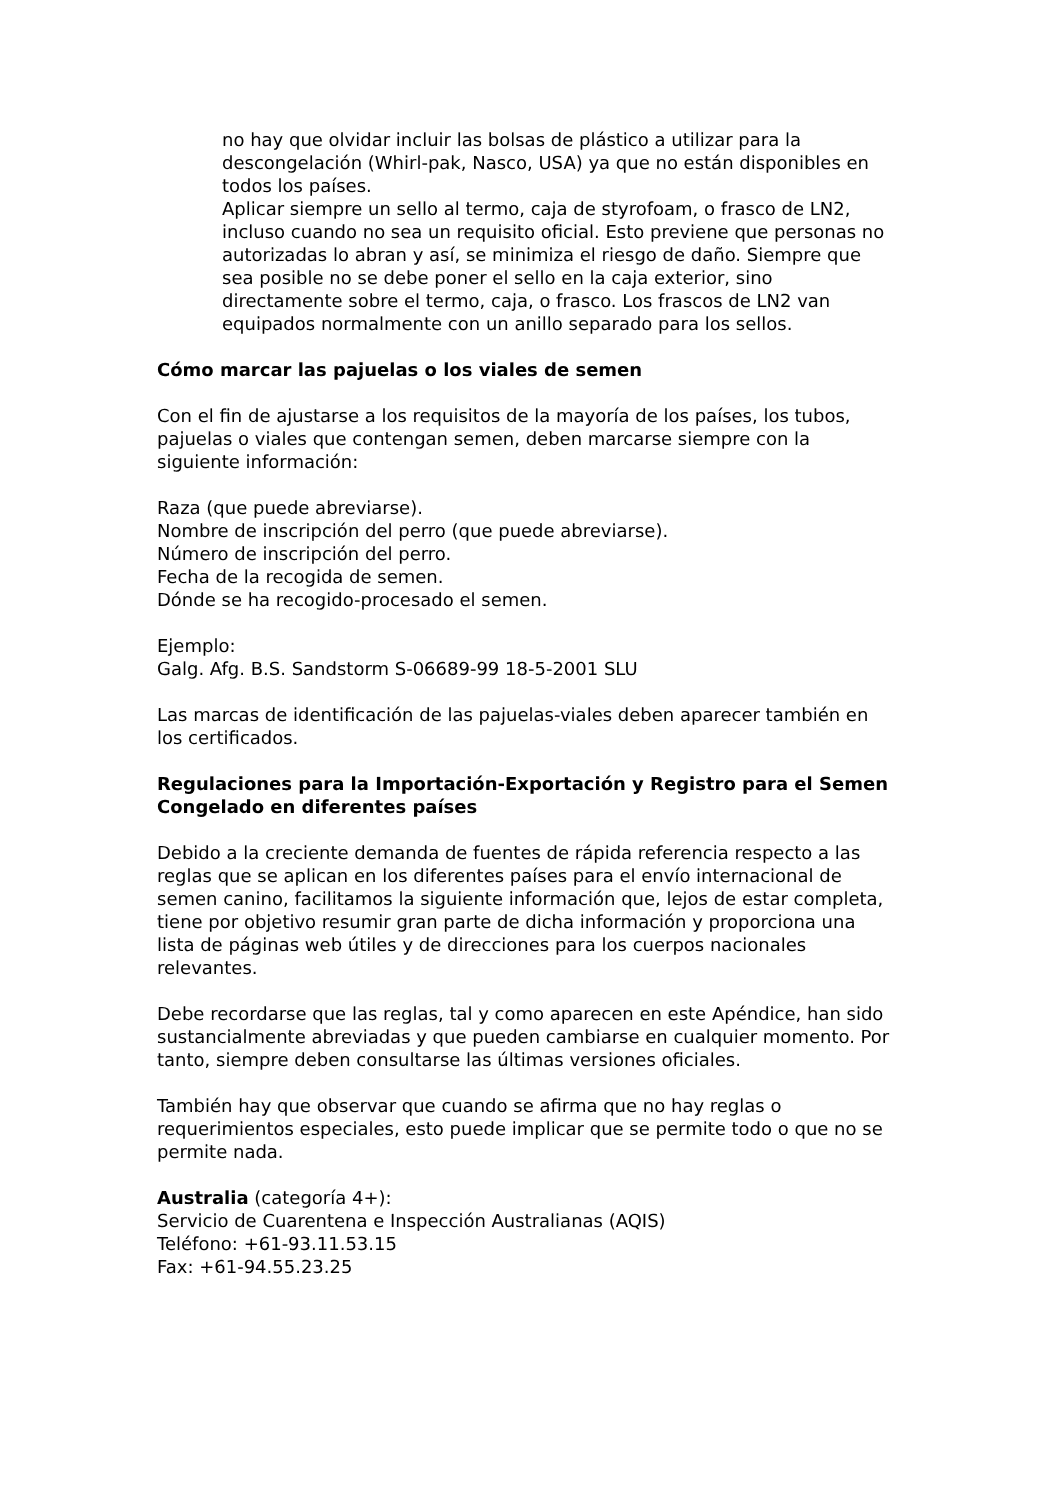no hay que olvidar incluir las bolsas de plástico a utilizar para la descongelación (Whirl-pak, Nasco, USA) ya que no están disponibles en todos los países.
Aplicar siempre un sello al termo, caja de styrofoam, o frasco de LN2, incluso cuando no sea un requisito oficial. Esto previene que personas no autorizadas lo abran y así, se minimiza el riesgo de daño. Siempre que sea posible no se debe poner el sello en la caja exterior, sino directamente sobre el termo, caja, o frasco. Los frascos de LN2 van equipados normalmente con un anillo separado para los sellos.
Cómo marcar las pajuelas o los viales de semen
Con el fin de ajustarse a los requisitos de la mayoría de los países, los tubos, pajuelas o viales que contengan semen, deben marcarse siempre con la siguiente información:
Raza (que puede abreviarse).
Nombre de inscripción del perro (que puede abreviarse).
Número de inscripción del perro.
Fecha de la recogida de semen.
Dónde se ha recogido-procesado el semen.
Ejemplo:
Galg. Afg. B.S. Sandstorm S-06689-99 18-5-2001 SLU
Las marcas de identificación de las pajuelas-viales deben aparecer también en los certificados.
Regulaciones para la Importación-Exportación y Registro para el Semen Congelado en diferentes países
Debido a la creciente demanda de fuentes de rápida referencia respecto a las reglas que se aplican en los diferentes países para el envío internacional de semen canino, facilitamos la siguiente información que, lejos de estar completa, tiene por objetivo resumir gran parte de dicha información y proporciona una lista de páginas web útiles y de direcciones para los cuerpos nacionales relevantes.
Debe recordarse que las reglas, tal y como aparecen en este Apéndice, han sido sustancialmente abreviadas y que pueden cambiarse en cualquier momento. Por tanto, siempre deben consultarse las últimas versiones oficiales.
También hay que observar que cuando se afirma que no hay reglas o requerimientos especiales, esto puede implicar que se permite todo o que no se permite nada.
Australia (categoría 4+):
Servicio de Cuarentena e Inspección Australianas (AQIS)
Teléfono: +61-93.11.53.15
Fax: +61-94.55.23.25